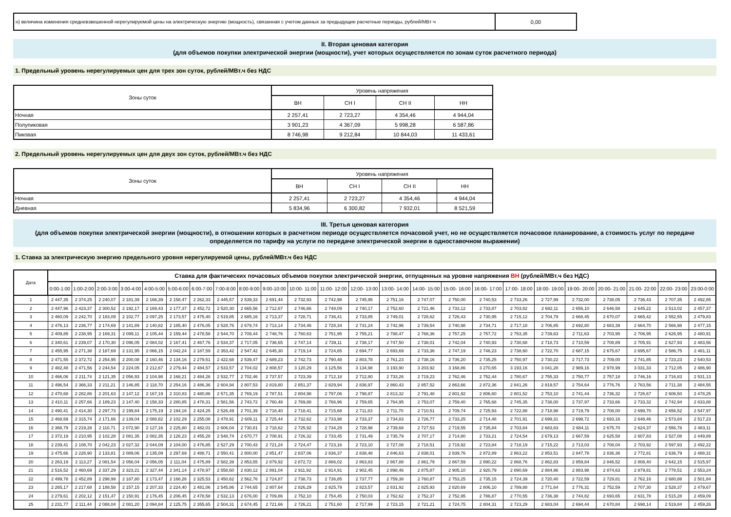| н) величина изменения средневзвешенной нерегулируемой цены на электрическую энергию (мощность), связанная с учетом данных за предыдущие расчетные периоды, рублей/МВт·ч | 0,00 |
II. Вторая ценовая категория
(для объемов покупки электрической энергии (мощности), учет которых осуществляется по зонам суток расчетного периода)
1. Предельный уровень нерегулируемых цен для трех зон суток, рублей/МВт.ч без НДС
| Зоны суток | Уровень напряжения | | | |
| --- | --- | --- | --- | --- |
| | ВН | СН I | СН II | НН |
| Ночная | 2 257,41 | 2 723,27 | 4 354,46 | 4 944,04 |
| Полупиковая | 3 901,23 | 4 367,09 | 5 998,28 | 6 587,86 |
| Пиковая | 8 746,98 | 9 212,84 | 10 844,03 | 11 433,61 |
2. Предельный уровень нерегулируемых цен для двух зон суток, рублей/МВт.ч без НДС
| Зоны суток | Уровень напряжения | | | |
| --- | --- | --- | --- | --- |
| | ВН | СН I | СН II | НН |
| Ночная | 2 257,41 | 2 723,27 | 4 354,46 | 4 944,04 |
| Дневная | 5 834,96 | 6 300,82 | 7 932,01 | 8 521,59 |
III. Третья ценовая категория
(для объемов покупки электрической энергии (мощности), в отношении которых в расчетном периоде осуществляется почасовой учет, но не осуществляется почасовое планирование, а стоимость услуг по передаче определяется по тарифу на услуги по передаче электрической энергии в одноставочном выражении)
1. Ставка за электрическую энергию предельного уровня нерегулируемой цены, рублей/МВт.ч без НДС
| Дата | Ставка для фактических почасовых объемов покупки электрической энергии, отпущенных на уровне напряжения ВН (рублей/МВт.ч без НДС) | | | | | | | | | | | | | | | | | | | | | | | |
| --- | --- | --- | --- | --- | --- | --- | --- | --- | --- | --- | --- | --- | --- | --- | --- | --- | --- | --- | --- | --- | --- | --- | --- | --- |
| | 0:00-1:00 | 1:00-2:00 | 2:00-3:00 | 3:00-4:00 | 4:00-5:00 | 5:00-6:00 | 6:00-7:00 | 7:00-8:00 | 8:00-9:00 | 9:00-10:00 | 10:00- 11:00 | 11:00- 12:00 | 12:00- 13:00 | 13:00- 14:00 | 14:00- 15:00 | 15:00- 16:00 | 16:00- 17:00 | 17:00- 18:00 | 18:00- 19:00 | 19:00- 20:00 | 20:00- 21:00 | 21:00- 22:00 | 22:00- 23:00 | 23:00-0:00 |
| 1 | 2 447,35 | 2 374,25 | 2 240,07 | 2 181,39 | 2 166,39 | 2 158,47 | 2 262,33 | 2 445,57 | 2 539,33 | 2 691,44 | 2 732,93 | 2 742,98 | 2 745,95 | 2 751,16 | 2 747,07 | 2 750,00 | 2 740,53 | 2 733,26 | 2 727,99 | 2 732,00 | 2 738,05 | 2 736,43 | 2 707,35 | 2 492,85 |
| 2 | 2 447,96 | 2 423,37 | 2 300,52 | 2 192,17 | 2 169,43 | 2 177,37 | 2 452,72 | 2 520,30 | 2 665,56 | 2 712,67 | 2 746,66 | 2 748,09 | 2 740,17 | 2 752,60 | 2 721,46 | 2 733,12 | 2 733,87 | 2 703,82 | 2 682,11 | 2 656,10 | 2 646,58 | 2 645,22 | 2 513,02 | 2 457,37 |
| 3 | 2 460,09 | 2 242,70 | 2 183,09 | 2 102,77 | 2 097,25 | 2 173,57 | 2 475,40 | 2 519,85 | 2 685,16 | 2 713,37 | 2 728,71 | 2 736,41 | 2 733,85 | 2 749,01 | 2 728,62 | 2 726,43 | 2 730,95 | 2 715,12 | 2 704,79 | 2 668,45 | 2 670,07 | 2 665,42 | 2 552,55 | 2 479,83 |
| 4 | 2 476,13 | 2 236,77 | 2 174,69 | 2 141,89 | 2 140,82 | 2 185,40 | 2 476,05 | 2 528,76 | 2 679,74 | 2 713,14 | 2 734,46 | 2 728,34 | 2 731,24 | 2 742,96 | 2 739,54 | 2 740,98 | 2 734,71 | 2 717,18 | 2 706,85 | 2 692,80 | 2 683,39 | 2 664,70 | 2 566,98 | 2 477,15 |
| 5 | 2 409,85 | 2 238,95 | 2 169,31 | 2 099,11 | 2 105,44 | 2 159,44 | 2 478,58 | 2 544,70 | 2 709,44 | 2 748,76 | 2 760,63 | 2 751,95 | 2 755,21 | 2 788,47 | 2 768,36 | 2 757,25 | 2 757,72 | 2 753,35 | 2 739,63 | 2 711,63 | 2 703,95 | 2 706,95 | 2 626,95 | 2 480,91 |
| 6 | 2 340,61 | 2 239,07 | 2 170,30 | 2 096,05 | 2 084,02 | 2 167,41 | 2 467,76 | 2 534,37 | 2 717,05 | 2 736,65 | 2 747,14 | 2 739,11 | 2 738,17 | 2 747,50 | 2 738,01 | 2 742,04 | 2 740,93 | 2 730,68 | 2 718,73 | 2 710,59 | 2 708,89 | 2 705,91 | 2 627,93 | 2 483,56 |
| 7 | 2 455,95 | 2 271,38 | 2 187,69 | 2 131,95 | 2 066,15 | 2 042,24 | 2 187,59 | 2 353,42 | 2 547,42 | 2 645,30 | 2 719,14 | 2 724,65 | 2 694,77 | 2 693,69 | 2 733,36 | 2 747,19 | 2 746,23 | 2 738,60 | 2 722,70 | 2 687,15 | 2 675,67 | 2 695,67 | 2 586,75 | 2 481,11 |
| 8 | 2 471,55 | 2 372,72 | 2 254,95 | 2 200,08 | 2 160,46 | 2 134,16 | 2 279,51 | 2 422,68 | 2 539,47 | 2 689,23 | 2 742,73 | 2 790,48 | 2 803,78 | 2 761,23 | 2 738,16 | 2 736,20 | 2 735,25 | 2 750,97 | 2 730,22 | 2 717,73 | 2 709,00 | 2 741,85 | 2 723,23 | 2 540,53 |
| 9 | 2 482,48 | 2 471,56 | 2 244,54 | 2 224,05 | 2 212,67 | 2 279,44 | 2 484,57 | 2 533,57 | 2 704,02 | 2 808,57 | 3 120,29 | 3 125,56 | 3 134,98 | 3 193,90 | 3 203,92 | 3 168,86 | 3 270,65 | 3 193,16 | 3 041,28 | 2 989,16 | 2 978,99 | 3 031,33 | 2 712,05 | 2 486,90 |
| 10 | 2 466,06 | 2 211,74 | 2 121,35 | 2 056,93 | 2 104,98 | 2 168,21 | 2 484,26 | 2 532,77 | 2 702,46 | 2 737,57 | 2 723,39 | 2 712,18 | 2 712,80 | 2 733,26 | 2 719,23 | 2 762,46 | 2 752,44 | 2 780,67 | 2 755,33 | 2 750,77 | 2 757,18 | 2 746,16 | 2 716,83 | 2 531,13 |
| 11 | 2 496,54 | 2 366,33 | 2 211,21 | 2 146,85 | 2 118,70 | 2 254,16 | 2 486,36 | 2 604,94 | 2 807,53 | 2 819,80 | 2 851,37 | 2 829,94 | 2 836,97 | 2 860,43 | 2 857,52 | 2 863,66 | 2 872,36 | 2 841,26 | 2 819,57 | 2 754,64 | 2 776,76 | 2 763,56 | 2 711,38 | 2 484,55 |
| 12 | 2 470,68 | 2 282,86 | 2 201,63 | 2 147,12 | 2 167,19 | 2 310,83 | 2 480,86 | 2 571,35 | 2 769,19 | 2 787,51 | 2 804,98 | 2 797,06 | 2 798,87 | 2 813,32 | 2 791,48 | 2 801,92 | 2 806,60 | 2 801,52 | 2 753,10 | 2 741,44 | 2 736,32 | 2 726,67 | 2 606,50 | 2 478,25 |
| 13 | 2 410,11 | 2 257,66 | 2 189,23 | 2 147,40 | 2 158,33 | 2 280,85 | 2 478,31 | 2 581,56 | 2 743,72 | 2 760,48 | 2 769,88 | 2 766,96 | 2 759,65 | 2 764,95 | 2 753,07 | 2 759,40 | 2 765,68 | 2 745,35 | 2 738,00 | 2 737,97 | 2 733,66 | 2 733,32 | 2 742,94 | 2 633,88 |
| 14 | 2 490,41 | 2 414,30 | 2 297,73 | 2 199,84 | 2 175,19 | 2 194,16 | 2 424,25 | 2 526,49 | 2 701,39 | 2 718,40 | 2 718,41 | 2 715,68 | 2 711,83 | 2 711,70 | 2 710,51 | 2 709,74 | 2 725,93 | 2 722,88 | 2 718,98 | 2 719,79 | 2 708,00 | 2 698,70 | 2 656,52 | 2 547,97 |
| 15 | 2 468,69 | 2 315,74 | 2 171,66 | 2 139,04 | 2 088,82 | 2 102,29 | 2 255,08 | 2 478,91 | 2 609,11 | 2 725,44 | 2 732,62 | 2 733,98 | 2 733,37 | 2 734,83 | 2 726,77 | 2 733,25 | 2 714,48 | 2 701,91 | 2 699,31 | 2 698,72 | 2 693,16 | 2 648,46 | 2 573,84 | 2 517,23 |
| 16 | 2 368,79 | 2 219,28 | 2 110,71 | 2 072,90 | 2 127,16 | 2 225,80 | 2 482,01 | 2 606,04 | 2 730,81 | 2 718,62 | 2 725,92 | 2 734,29 | 2 728,98 | 2 739,68 | 2 727,53 | 2 719,55 | 2 735,84 | 2 703,84 | 2 683,83 | 2 684,11 | 2 675,70 | 2 624,37 | 2 556,78 | 2 483,11 |
| 17 | 2 372,19 | 2 210,95 | 2 102,28 | 2 081,35 | 2 082,35 | 2 126,23 | 2 455,28 | 2 548,74 | 2 670,77 | 2 708,91 | 2 726,32 | 2 733,45 | 2 731,49 | 2 735,79 | 2 707,17 | 2 714,80 | 2 733,21 | 2 724,54 | 2 679,13 | 2 667,59 | 2 625,58 | 2 607,83 | 2 527,08 | 2 449,89 |
| 18 | 2 239,41 | 2 108,70 | 2 042,23 | 2 027,32 | 2 044,09 | 2 104,00 | 2 476,85 | 2 527,29 | 2 700,43 | 2 721,24 | 2 724,47 | 2 723,16 | 2 723,10 | 2 727,08 | 2 718,51 | 2 719,92 | 2 723,84 | 2 718,19 | 2 715,22 | 2 713,03 | 2 708,04 | 2 703,92 | 2 597,93 | 2 492,22 |
| 19 | 2 475,66 | 2 226,90 | 2 133,81 | 2 089,06 | 2 135,09 | 2 297,69 | 2 488,71 | 2 550,41 | 2 800,00 | 2 851,47 | 2 837,06 | 2 836,37 | 2 838,48 | 2 846,63 | 2 838,01 | 2 839,76 | 2 872,89 | 2 863,22 | 2 853,51 | 2 847,78 | 2 836,36 | 2 772,81 | 2 636,79 | 2 488,31 |
| 20 | 2 263,19 | 2 113,27 | 2 081,54 | 2 056,04 | 2 056,05 | 2 111,04 | 2 475,89 | 2 582,39 | 2 853,55 | 2 879,92 | 2 872,72 | 2 866,02 | 2 863,83 | 2 867,88 | 2 861,79 | 2 867,59 | 2 890,22 | 2 868,76 | 2 862,83 | 2 859,84 | 2 846,52 | 2 808,40 | 2 642,15 | 2 515,97 |
| 21 | 2 516,52 | 2 460,69 | 2 337,29 | 2 323,21 | 2 327,44 | 2 341,14 | 2 478,97 | 2 558,60 | 2 830,12 | 2 891,04 | 2 911,92 | 2 914,91 | 2 902,45 | 2 898,46 | 2 875,87 | 2 905,10 | 2 920,79 | 2 890,69 | 2 884,96 | 2 883,98 | 2 874,63 | 2 879,81 | 2 778,51 | 2 553,24 |
| 22 | 2 499,78 | 2 452,89 | 2 298,99 | 2 187,80 | 2 173,47 | 2 166,26 | 2 325,53 | 2 450,62 | 2 562,76 | 2 724,87 | 2 738,73 | 2 736,85 | 2 737,77 | 2 759,38 | 2 760,87 | 2 753,25 | 2 735,15 | 2 724,39 | 2 720,40 | 2 722,59 | 2 729,81 | 2 762,16 | 2 680,88 | 2 501,84 |
| 23 | 2 265,17 | 2 217,68 | 2 188,58 | 2 157,15 | 2 207,33 | 2 224,40 | 2 481,06 | 2 545,86 | 2 744,65 | 2 807,64 | 2 826,29 | 2 825,79 | 2 823,57 | 2 831,92 | 2 825,93 | 2 820,69 | 2 806,10 | 2 789,88 | 2 771,64 | 2 776,31 | 2 752,59 | 2 707,30 | 2 528,37 | 2 479,67 |
| 24 | 2 279,61 | 2 202,12 | 2 151,47 | 2 150,91 | 2 176,45 | 2 206,45 | 2 478,58 | 2 532,13 | 2 676,00 | 2 709,86 | 2 752,10 | 2 754,45 | 2 750,03 | 2 762,62 | 2 752,37 | 2 752,95 | 2 786,87 | 2 770,55 | 2 736,38 | 2 744,82 | 2 693,65 | 2 631,78 | 2 515,28 | 2 459,09 |
| 25 | 2 231,77 | 2 111,44 | 2 088,04 | 2 081,20 | 2 094,84 | 2 125,75 | 2 355,65 | 2 504,31 | 2 674,45 | 2 721,66 | 2 726,21 | 2 751,60 | 2 717,99 | 2 723,15 | 2 721,21 | 2 724,75 | 2 804,31 | 2 723,29 | 2 683,04 | 2 694,44 | 2 670,84 | 2 698,14 | 2 519,84 | 2 459,26 |